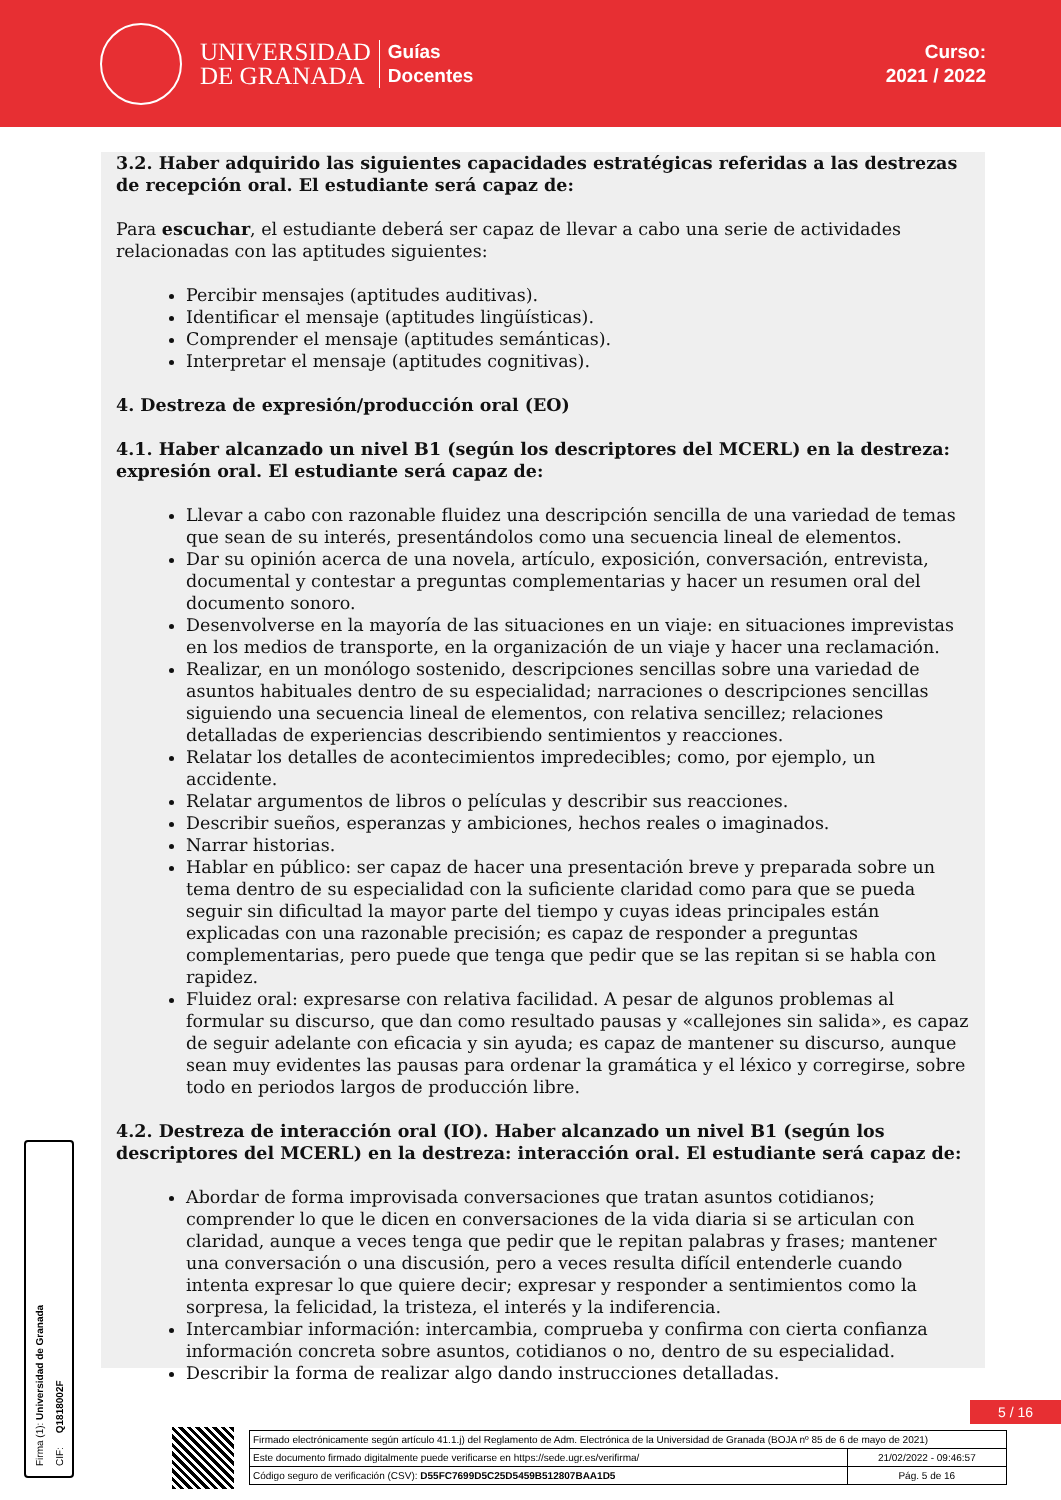UNIVERSIDAD
DE GRANADA
Guías
Docentes
Curso:
2021 / 2022
3.2. Haber adquirido las siguientes capacidades estratégicas referidas a las destrezas de recepción oral. El estudiante será capaz de:
Para escuchar, el estudiante deberá ser capaz de llevar a cabo una serie de actividades relacionadas con las aptitudes siguientes:
Percibir mensajes (aptitudes auditivas).
Identificar el mensaje (aptitudes lingüísticas).
Comprender el mensaje (aptitudes semánticas).
Interpretar el mensaje (aptitudes cognitivas).
4. Destreza de expresión/producción oral (EO)
4.1. Haber alcanzado un nivel B1 (según los descriptores del MCERL) en la destreza: expresión oral. El estudiante será capaz de:
Llevar a cabo con razonable fluidez una descripción sencilla de una variedad de temas que sean de su interés, presentándolos como una secuencia lineal de elementos.
Dar su opinión acerca de una novela, artículo, exposición, conversación, entrevista, documental y contestar a preguntas complementarias y hacer un resumen oral del documento sonoro.
Desenvolverse en la mayoría de las situaciones en un viaje: en situaciones imprevistas en los medios de transporte, en la organización de un viaje y hacer una reclamación.
Realizar, en un monólogo sostenido, descripciones sencillas sobre una variedad de asuntos habituales dentro de su especialidad; narraciones o descripciones sencillas siguiendo una secuencia lineal de elementos, con relativa sencillez; relaciones detalladas de experiencias describiendo sentimientos y reacciones.
Relatar los detalles de acontecimientos impredecibles; como, por ejemplo, un accidente.
Relatar argumentos de libros o películas y describir sus reacciones.
Describir sueños, esperanzas y ambiciones, hechos reales o imaginados.
Narrar historias.
Hablar en público: ser capaz de hacer una presentación breve y preparada sobre un tema dentro de su especialidad con la suficiente claridad como para que se pueda seguir sin dificultad la mayor parte del tiempo y cuyas ideas principales están explicadas con una razonable precisión; es capaz de responder a preguntas complementarias, pero puede que tenga que pedir que se las repitan si se habla con rapidez.
Fluidez oral: expresarse con relativa facilidad. A pesar de algunos problemas al formular su discurso, que dan como resultado pausas y «callejones sin salida», es capaz de seguir adelante con eficacia y sin ayuda; es capaz de mantener su discurso, aunque sean muy evidentes las pausas para ordenar la gramática y el léxico y corregirse, sobre todo en periodos largos de producción libre.
4.2. Destreza de interacción oral (IO). Haber alcanzado un nivel B1 (según los descriptores del MCERL) en la destreza: interacción oral. El estudiante será capaz de:
Abordar de forma improvisada conversaciones que tratan asuntos cotidianos; comprender lo que le dicen en conversaciones de la vida diaria si se articulan con claridad, aunque a veces tenga que pedir que le repitan palabras y frases; mantener una conversación o una discusión, pero a veces resulta difícil entenderle cuando intenta expresar lo que quiere decir; expresar y responder a sentimientos como la sorpresa, la felicidad, la tristeza, el interés y la indiferencia.
Intercambiar información: intercambia, comprueba y confirma con cierta confianza información concreta sobre asuntos, cotidianos o no, dentro de su especialidad.
Describir la forma de realizar algo dando instrucciones detalladas.
Firma (1): Universidad de Granada
CIF: Q1818002F
5 / 16
| Firmado electrónicamente según artículo 41.1.j) del Reglamento de Adm. Electrónica de la Universidad de Granada (BOJA nº 85 de 6 de mayo de 2021) | |
| Este documento firmado digitalmente puede verificarse en https://sede.ugr.es/verifirma/ | 21/02/2022 - 09:46:57 |
| Código seguro de verificación (CSV): D55FC7699D5C25D5459B512807BAA1D5 | Pág. 5 de 16 |